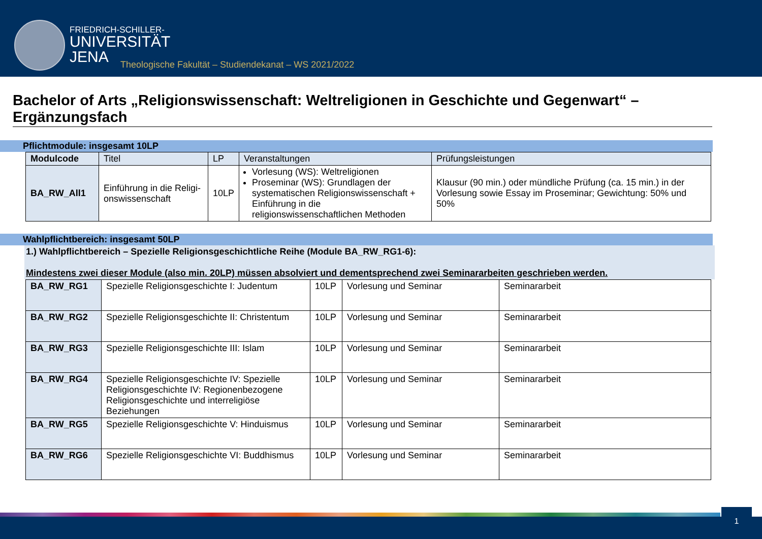FRIEDRICH-SCHILLER-
UNIVERSITÄT
JENA
Theologische Fakultät – Studiendekanat – WS 2021/2022
Bachelor of Arts „Religionswissenschaft: Weltreligionen in Geschichte und Gegenwart“ – Ergänzungsfach
Pflichtmodule: insgesamt 10LP
| Modulcode | Titel | LP | Veranstaltungen | Prüfungsleistungen |
| --- | --- | --- | --- | --- |
| BA_RW_All1 | Einführung in die Religi-onswissenschaft | 10LP | Vorlesung (WS): Weltreligionen Proseminar (WS): Grundlagen der systematischen Religionswissenschaft + Einführung in die religionswissenschaftlichen Methoden | Klausur (90 min.) oder mündliche Prüfung (ca. 15 min.) in der Vorlesung sowie Essay im Proseminar; Gewichtung: 50% und 50% |
Wahlpflichtbereich: insgesamt 50LP
1.) Wahlpflichtbereich – Spezielle Religionsgeschichtliche Reihe (Module BA_RW_RG1-6):
Mindestens zwei dieser Module (also min. 20LP) müssen absolviert und dementsprechend zwei Seminararbeiten geschrieben werden.
| BA_RW_RG1 | Spezielle Religionsgeschichte I: Judentum | 10LP | Vorlesung und Seminar | Seminararbeit |
| BA_RW_RG2 | Spezielle Religionsgeschichte II: Christentum | 10LP | Vorlesung und Seminar | Seminararbeit |
| BA_RW_RG3 | Spezielle Religionsgeschichte III: Islam | 10LP | Vorlesung und Seminar | Seminararbeit |
| BA_RW_RG4 | Spezielle Religionsgeschichte IV: Spezielle Religionsgeschichte IV: Regionenbezogene Religionsgeschichte und interreligiöse Beziehungen | 10LP | Vorlesung und Seminar | Seminararbeit |
| BA_RW_RG5 | Spezielle Religionsgeschichte V: Hinduismus | 10LP | Vorlesung und Seminar | Seminararbeit |
| BA_RW_RG6 | Spezielle Religionsgeschichte VI: Buddhismus | 10LP | Vorlesung und Seminar | Seminararbeit |
1